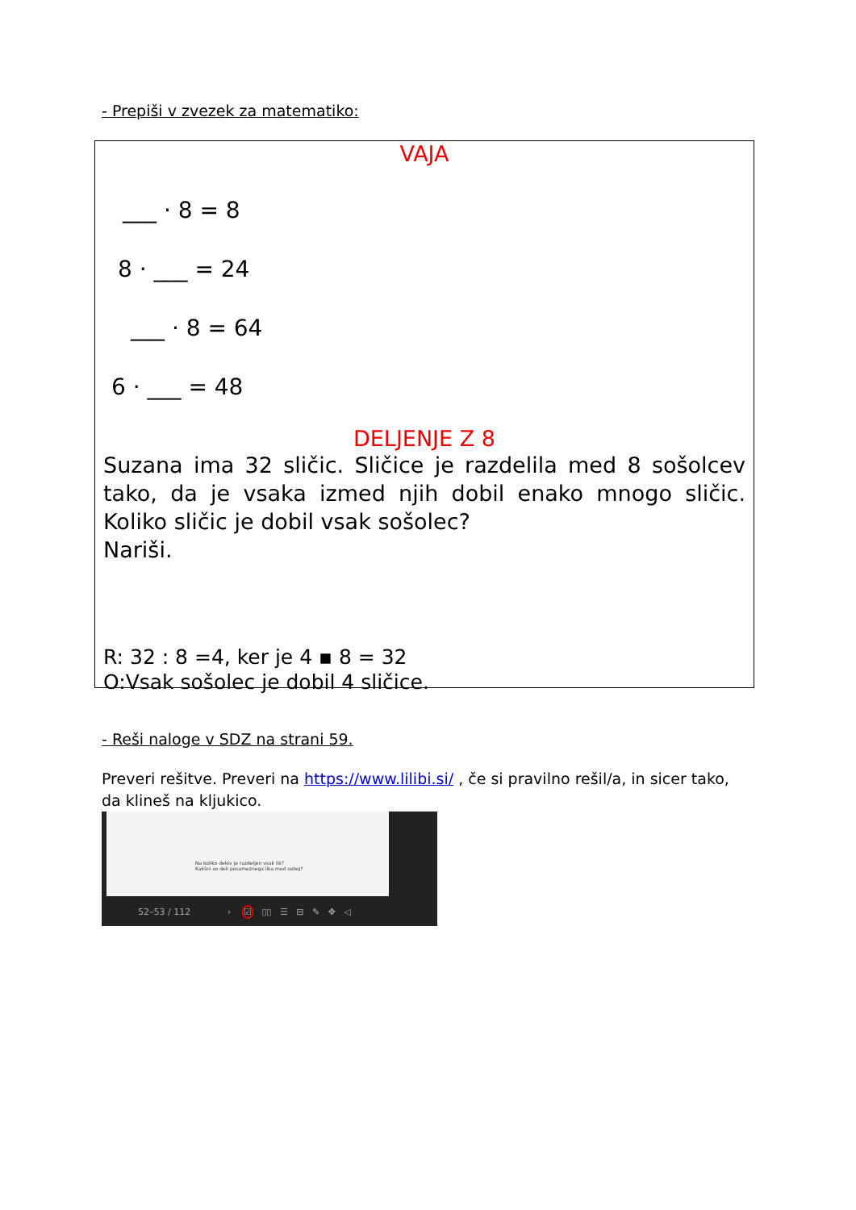- Prepiši v zvezek za matematiko:
VAJA
___ · 8 = 8
8 · ___ = 24
___ · 8 = 64
6 · ___ = 48
DELJENJE Z 8
Suzana ima 32 sličic. Sličice je razdelila med 8 sošolcev tako, da je vsaka izmed njih dobil enako mnogo sličic. Koliko sličic je dobil vsak sošolec?
Nariši.
R: 32 : 8 =4, ker je 4 ▪ 8 = 32
O:Vsak sošolec je dobil 4 sličice.
- Reši naloge v SDZ na strani 59.
Preveri rešitve. Preveri na https://www.lilibi.si/ , če si pravilno rešil/a, in sicer tako, da klineš na kljukico.
Na koliko delov je razdeljen vsak lik?
Kakšni so deli posameznega lika med seboj?
52–53 / 112 › ☑ ▯▯ ☰ ⊟ ✎ ✥ ◁